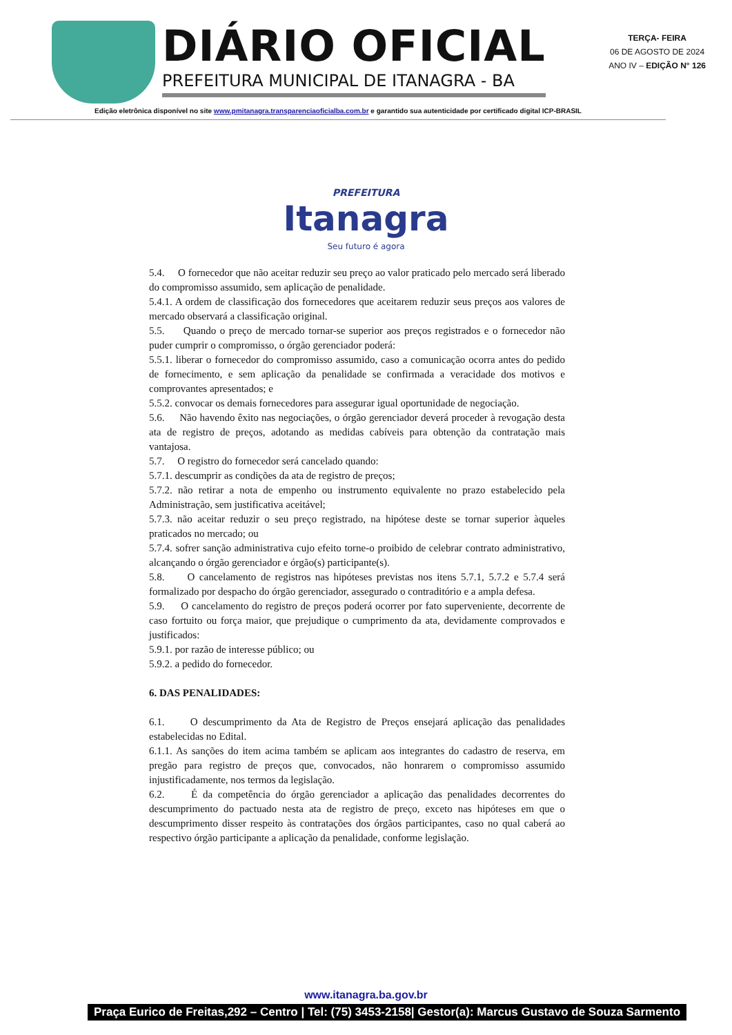DIÁRIO OFICIAL
PREFEITURA MUNICIPAL DE ITANAGRA - BA
TERÇA- FEIRA
06 DE AGOSTO DE 2024
ANO IV – EDIÇÃO N° 126
Edição eletrônica disponível no site www.pmitanagra.transparenciaoficialba.com.br e garantido sua autenticidade por certificado digital ICP-BRASIL
PREFEITURA
Itanagra
Seu futuro é agora
5.4. O fornecedor que não aceitar reduzir seu preço ao valor praticado pelo mercado será liberado do compromisso assumido, sem aplicação de penalidade.
5.4.1. A ordem de classificação dos fornecedores que aceitarem reduzir seus preços aos valores de mercado observará a classificação original.
5.5. Quando o preço de mercado tornar-se superior aos preços registrados e o fornecedor não puder cumprir o compromisso, o órgão gerenciador poderá:
5.5.1. liberar o fornecedor do compromisso assumido, caso a comunicação ocorra antes do pedido de fornecimento, e sem aplicação da penalidade se confirmada a veracidade dos motivos e comprovantes apresentados; e
5.5.2. convocar os demais fornecedores para assegurar igual oportunidade de negociação.
5.6. Não havendo êxito nas negociações, o órgão gerenciador deverá proceder à revogação desta ata de registro de preços, adotando as medidas cabíveis para obtenção da contratação mais vantajosa.
5.7. O registro do fornecedor será cancelado quando:
5.7.1. descumprir as condições da ata de registro de preços;
5.7.2. não retirar a nota de empenho ou instrumento equivalente no prazo estabelecido pela Administração, sem justificativa aceitável;
5.7.3. não aceitar reduzir o seu preço registrado, na hipótese deste se tornar superior àqueles praticados no mercado; ou
5.7.4. sofrer sanção administrativa cujo efeito torne-o proibido de celebrar contrato administrativo, alcançando o órgão gerenciador e órgão(s) participante(s).
5.8. O cancelamento de registros nas hipóteses previstas nos itens 5.7.1, 5.7.2 e 5.7.4 será formalizado por despacho do órgão gerenciador, assegurado o contraditório e a ampla defesa.
5.9. O cancelamento do registro de preços poderá ocorrer por fato superveniente, decorrente de caso fortuito ou força maior, que prejudique o cumprimento da ata, devidamente comprovados e justificados:
5.9.1. por razão de interesse público; ou
5.9.2. a pedido do fornecedor.
6. DAS PENALIDADES:
6.1. O descumprimento da Ata de Registro de Preços ensejará aplicação das penalidades estabelecidas no Edital.
6.1.1. As sanções do item acima também se aplicam aos integrantes do cadastro de reserva, em pregão para registro de preços que, convocados, não honrarem o compromisso assumido injustificadamente, nos termos da legislação.
6.2. É da competência do órgão gerenciador a aplicação das penalidades decorrentes do descumprimento do pactuado nesta ata de registro de preço, exceto nas hipóteses em que o descumprimento disser respeito às contratações dos órgãos participantes, caso no qual caberá ao respectivo órgão participante a aplicação da penalidade, conforme legislação.
www.itanagra.ba.gov.br
Praça Eurico de Freitas,292 – Centro | Tel: (75) 3453-2158| Gestor(a): Marcus Gustavo de Souza Sarmento